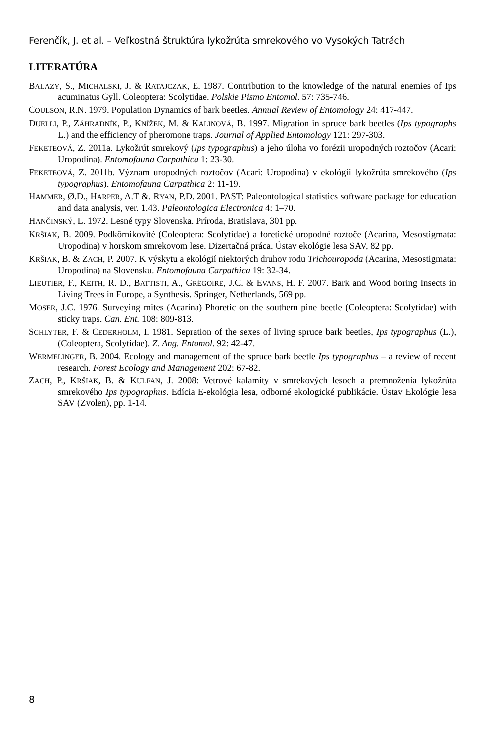Ferenčík, J. et al. – Veľkostná štruktúra lykožrúta smrekového vo Vysokých Tatrách
LITERATÚRA
BALAZY, S., MICHALSKI, J. & RATAJCZAK, E. 1987. Contribution to the knowledge of the natural enemies of Ips acuminatus Gyll. Coleoptera: Scolytidae. Polskie Pismo Entomol. 57: 735-746.
COULSON, R.N. 1979. Population Dynamics of bark beetles. Annual Review of Entomology 24: 417-447.
DUELLI, P., ZÁHRADNÍK, P., KNÍŽEK, M. & KALINOVÁ, B. 1997. Migration in spruce bark beetles (Ips typographs L.) and the efficiency of pheromone traps. Journal of Applied Entomology 121: 297-303.
FEKETEOVÁ, Z. 2011a. Lykožrút smrekový (Ips typographus) a jeho úloha vo forézii uropodných roztočov (Acari: Uropodina). Entomofauna Carpathica 1: 23-30.
FEKETEOVÁ, Z. 2011b. Význam uropodných roztočov (Acari: Uropodina) v ekológii lykožrúta smrekového (Ips typographus). Entomofauna Carpathica 2: 11-19.
HAMMER, Ø.D., HARPER, A.T &. RYAN, P.D. 2001. PAST: Paleontological statistics software package for education and data analysis, ver. 1.43. Paleontologica Electronica 4: 1–70.
HANČINSKÝ, L. 1972. Lesné typy Slovenska. Príroda, Bratislava, 301 pp.
KRŠIAK, B. 2009. Podkôrnikovité (Coleoptera: Scolytidae) a foretické uropodné roztoče (Acarina, Mesostigmata: Uropodina) v horskom smrekovom lese. Dizertačná práca. Ústav ekológie lesa SAV, 82 pp.
KRŠIAK, B. & ZACH, P. 2007. K výskytu a ekológií niektorých druhov rodu Trichouropoda (Acarina, Mesostigmata: Uropodina) na Slovensku. Entomofauna Carpathica 19: 32-34.
LIEUTIER, F., KEITH, R. D., BATTISTI, A., GRÉGOIRE, J.C. & EVANS, H. F. 2007. Bark and Wood boring Insects in Living Trees in Europe, a Synthesis. Springer, Netherlands, 569 pp.
MOSER, J.C. 1976. Surveying mites (Acarina) Phoretic on the southern pine beetle (Coleoptera: Scolytidae) with sticky traps. Can. Ent. 108: 809-813.
SCHLYTER, F. & CEDERHOLM, I. 1981. Sepration of the sexes of living spruce bark beetles, Ips typographus (L.), (Coleoptera, Scolytidae). Z. Ang. Entomol. 92: 42-47.
WERMELINGER, B. 2004. Ecology and management of the spruce bark beetle Ips typographus – a review of recent research. Forest Ecology and Management 202: 67-82.
ZACH, P., KRŠIAK, B. & KULFAN, J. 2008: Vetrové kalamity v smrekových lesoch a premnoženia lykožrúta smrekového Ips typographus. Edícia E-ekológia lesa, odborné ekologické publikácie. Ústav Ekológie lesa SAV (Zvolen), pp. 1-14.
8